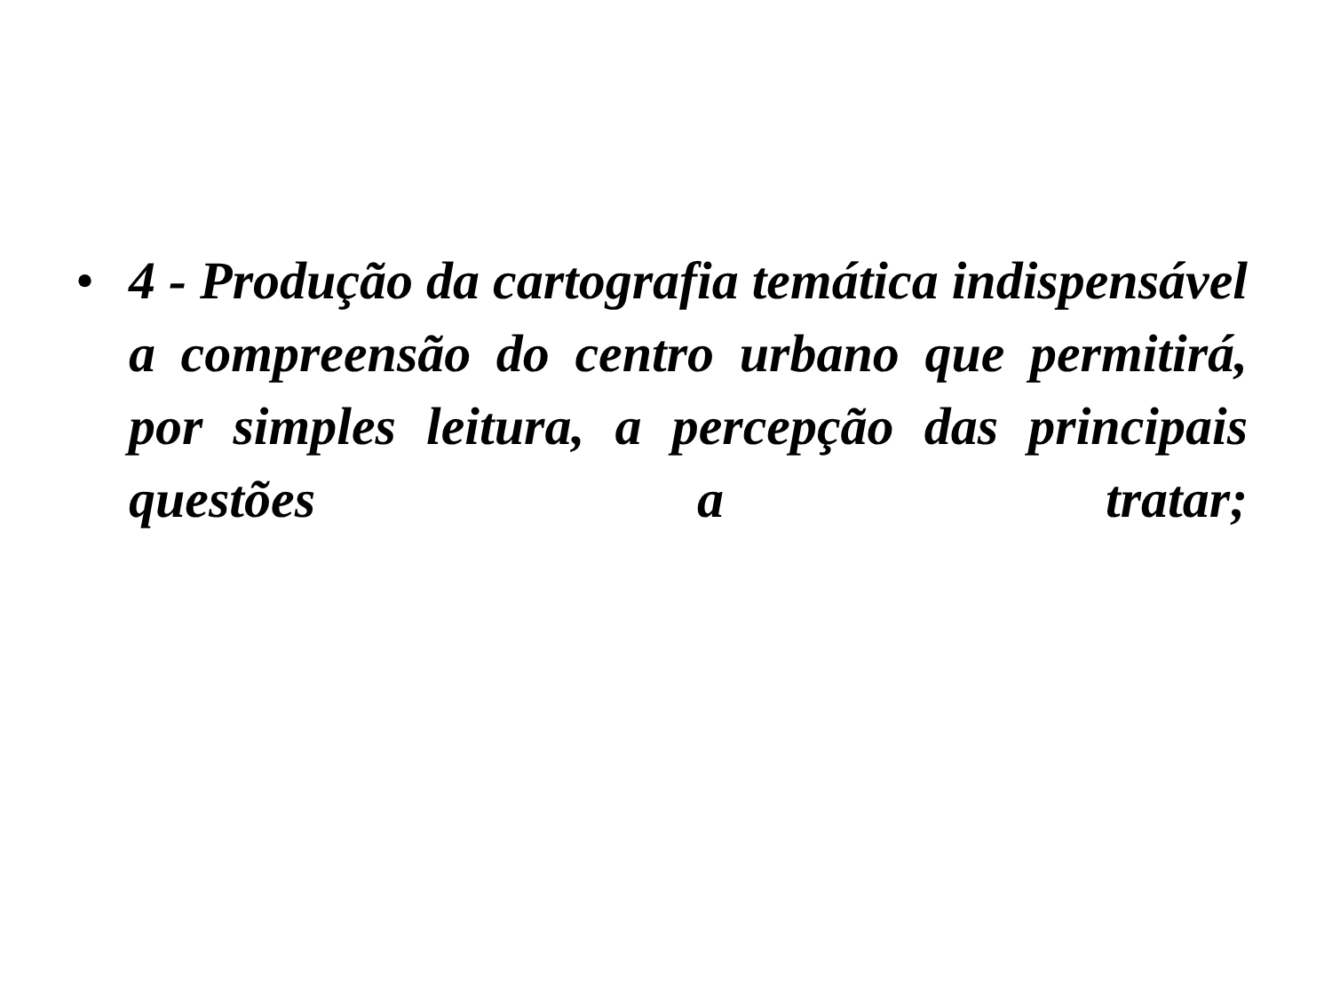• 4 - Produção da cartografia temática indispensável a compreensão do centro urbano que permitirá, por simples leitura, a percepção das principais questões a tratar;